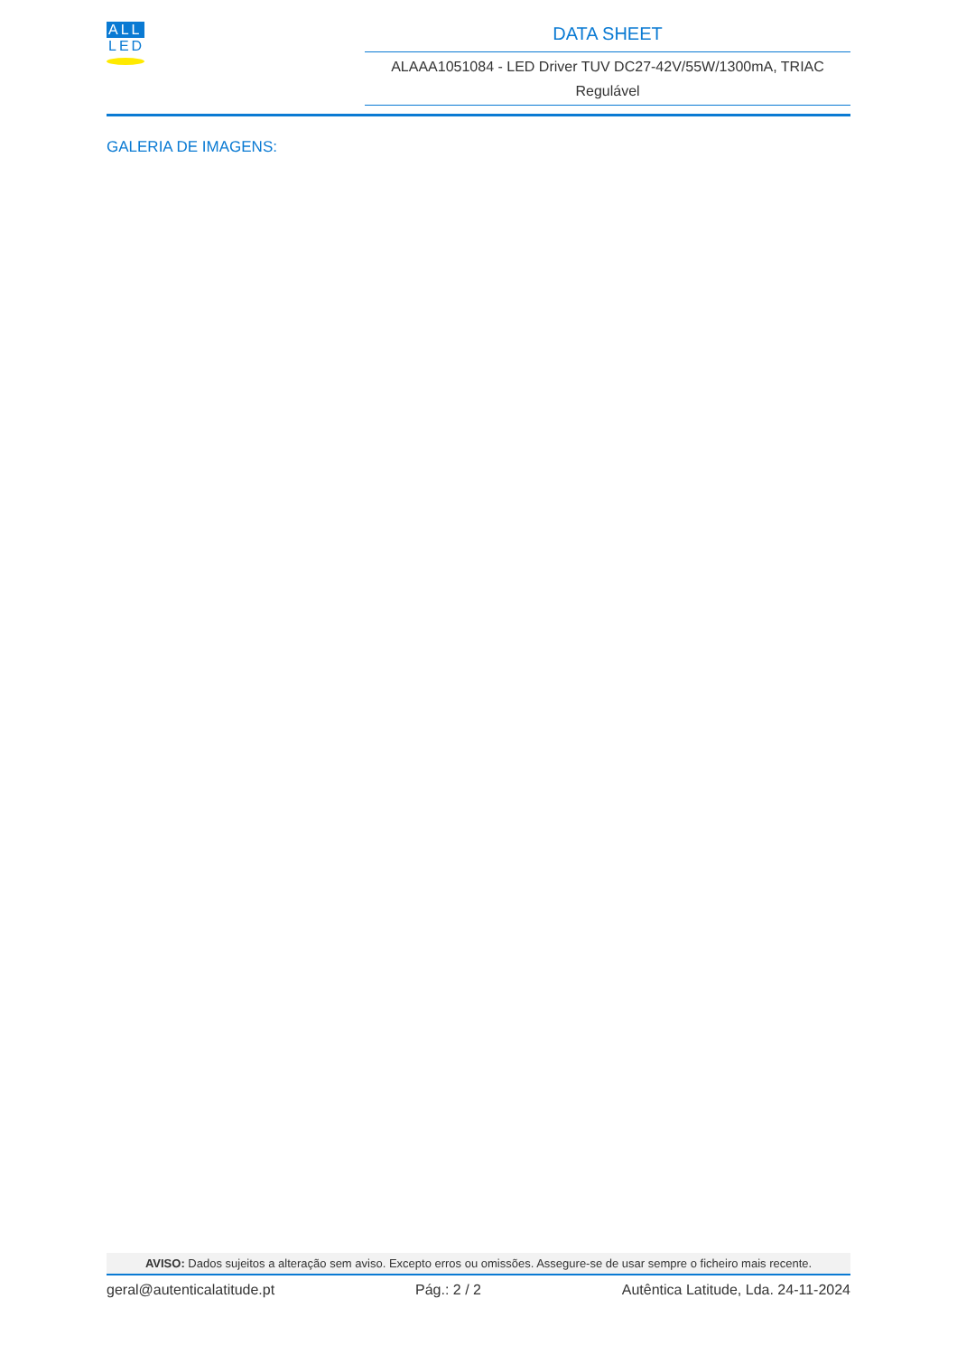ALL
LED
DATA SHEET
ALAAA1051084 - LED Driver TUV DC27-42V/55W/1300mA, TRIAC Regulável
GALERIA DE IMAGENS:
AVISO: Dados sujeitos a alteração sem aviso. Excepto erros ou omissões. Assegure-se de usar sempre o ficheiro mais recente.
geral@autenticalatitude.pt Pág.: 2 / 2 Autêntica Latitude, Lda. 24-11-2024